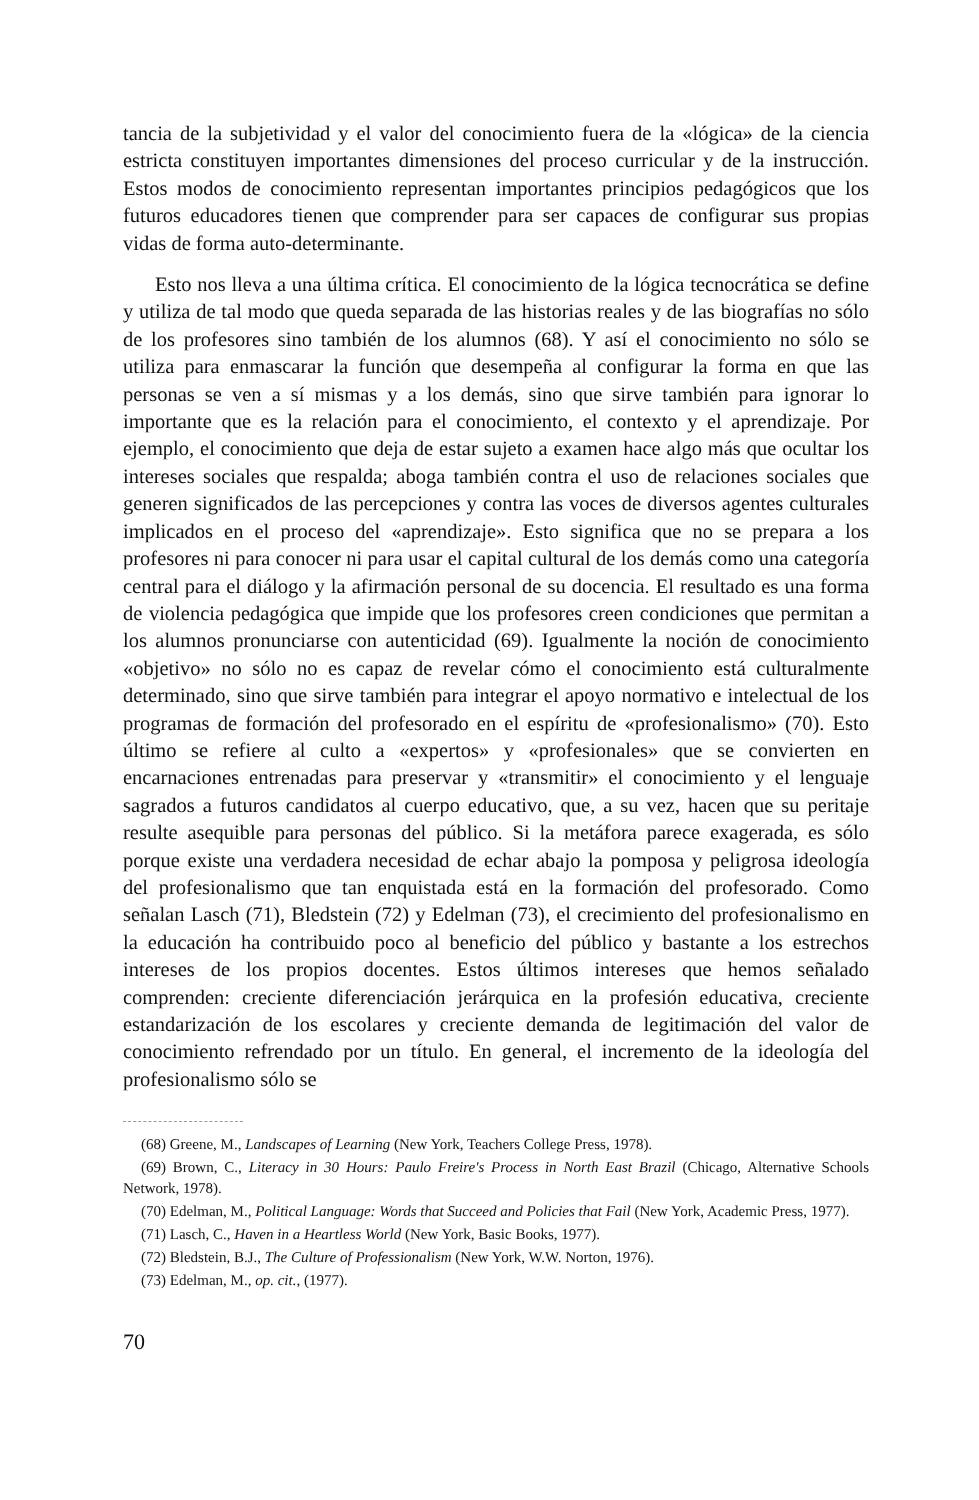tancia de la subjetividad y el valor del conocimiento fuera de la «lógica» de la ciencia estricta constituyen importantes dimensiones del proceso curricular y de la instrucción. Estos modos de conocimiento representan importantes principios pedagógicos que los futuros educadores tienen que comprender para ser capaces de configurar sus propias vidas de forma auto-determinante.
Esto nos lleva a una última crítica. El conocimiento de la lógica tecnocrática se define y utiliza de tal modo que queda separada de las historias reales y de las biografías no sólo de los profesores sino también de los alumnos (68). Y así el conocimiento no sólo se utiliza para enmascarar la función que desempeña al configurar la forma en que las personas se ven a sí mismas y a los demás, sino que sirve también para ignorar lo importante que es la relación para el conocimiento, el contexto y el aprendizaje. Por ejemplo, el conocimiento que deja de estar sujeto a examen hace algo más que ocultar los intereses sociales que respalda; aboga también contra el uso de relaciones sociales que generen significados de las percepciones y contra las voces de diversos agentes culturales implicados en el proceso del «aprendizaje». Esto significa que no se prepara a los profesores ni para conocer ni para usar el capital cultural de los demás como una categoría central para el diálogo y la afirmación personal de su docencia. El resultado es una forma de violencia pedagógica que impide que los profesores creen condiciones que permitan a los alumnos pronunciarse con autenticidad (69). Igualmente la noción de conocimiento «objetivo» no sólo no es capaz de revelar cómo el conocimiento está culturalmente determinado, sino que sirve también para integrar el apoyo normativo e intelectual de los programas de formación del profesorado en el espíritu de «profesionalismo» (70). Esto último se refiere al culto a «expertos» y «profesionales» que se convierten en encarnaciones entrenadas para preservar y «transmitir» el conocimiento y el lenguaje sagrados a futuros candidatos al cuerpo educativo, que, a su vez, hacen que su peritaje resulte asequible para personas del público. Si la metáfora parece exagerada, es sólo porque existe una verdadera necesidad de echar abajo la pomposa y peligrosa ideología del profesionalismo que tan enquistada está en la formación del profesorado. Como señalan Lasch (71), Bledstein (72) y Edelman (73), el crecimiento del profesionalismo en la educación ha contribuido poco al beneficio del público y bastante a los estrechos intereses de los propios docentes. Estos últimos intereses que hemos señalado comprenden: creciente diferenciación jerárquica en la profesión educativa, creciente estandarización de los escolares y creciente demanda de legitimación del valor de conocimiento refrendado por un título. En general, el incremento de la ideología del profesionalismo sólo se
(68) Greene, M., Landscapes of Learning (New York, Teachers College Press, 1978).
(69) Brown, C., Literacy in 30 Hours: Paulo Freire's Process in North East Brazil (Chicago, Alternative Schools Network, 1978).
(70) Edelman, M., Political Language: Words that Succeed and Policies that Fail (New York, Academic Press, 1977).
(71) Lasch, C., Haven in a Heartless World (New York, Basic Books, 1977).
(72) Bledstein, B.J., The Culture of Professionalism (New York, W.W. Norton, 1976).
(73) Edelman, M., op. cit., (1977).
70